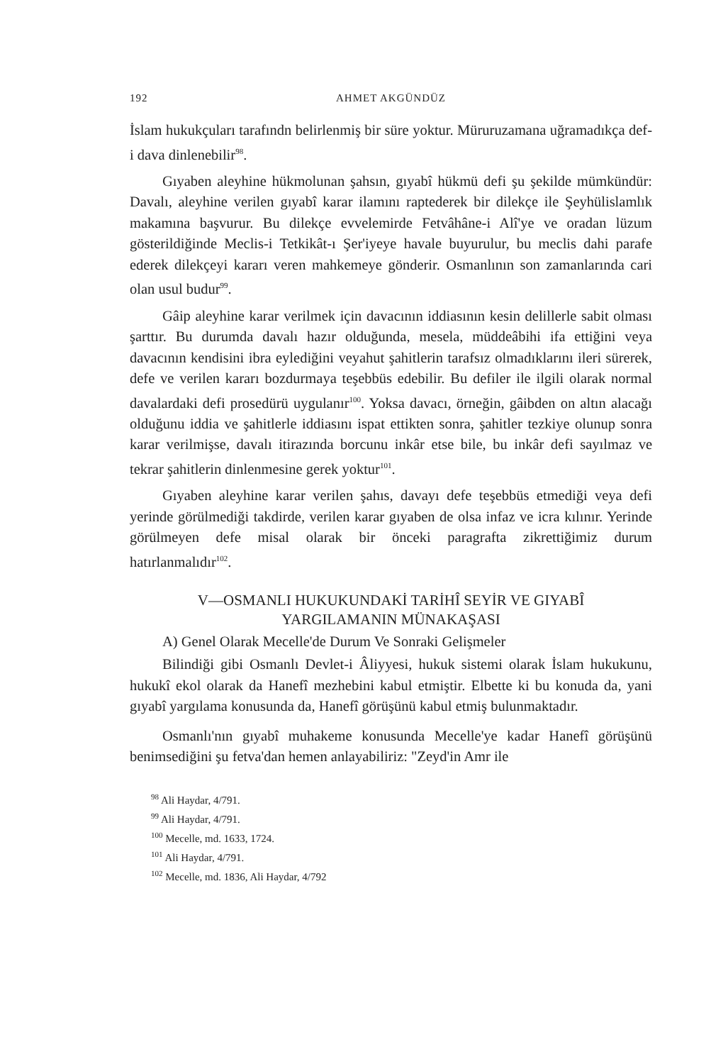192 AHMET AKGÜNDÜZ
İslam hukukçuları tarafındn belirlenmiş bir süre yoktur. Müruruzamana uğramadıkça def-i dava dinlenebilir<sup>98</sup>.
Gıyaben aleyhine hükmolunan şahsın, gıyabî hükmü defi şu şekilde mümkündür: Davalı, aleyhine verilen gıyabî karar ilamını raptederek bir dilekçe ile Şeyhülislamlık makamına başvurur. Bu dilekçe evvelemirde Fetvâhâne-i Alî'ye ve oradan lüzum gösterildiğinde Meclis-i Tetkikât-ı Şer'iyeye havale buyurulur, bu meclis dahi parafe ederek dilekçeyi kararı veren mahkemeye gönderir. Osmanlının son zamanlarında cari olan usul budur<sup>99</sup>.
Gâip aleyhine karar verilmek için davacının iddiasının kesin delillerle sabit olması şarttır. Bu durumda davalı hazır olduğunda, mesela, müddeâbihi ifa ettiğini veya davacının kendisini ibra eylediğini veyahut şahitlerin tarafsız olmadıklarını ileri sürerek, defe ve verilen kararı bozdurmaya teşebbüs edebilir. Bu defiler ile ilgili olarak normal davalardaki defi prosedürü uygulanır<sup>100</sup>. Yoksa davacı, örneğin, gâibden on altın alacağı olduğunu iddia ve şahitlerle iddiasını ispat ettikten sonra, şahitler tezkiye olunup sonra karar verilmişse, davalı itirazında borcunu inkâr etse bile, bu inkâr defi sayılmaz ve tekrar şahitlerin dinlenmesine gerek yoktur<sup>101</sup>.
Gıyaben aleyhine karar verilen şahıs, davayı defe teşebbüs etmediği veya defi yerinde görülmediği takdirde, verilen karar gıyaben de olsa infaz ve icra kılınır. Yerinde görülmeyen defe misal olarak bir önceki paragrafta zikrettiğimiz durum hatırlanmalıdır<sup>102</sup>.
V—OSMANLI HUKUKUNDAKİ TARİHÎ SEYİR VE GIYABÎ
YARGILAMANIN MÜNAKAŞASI
A) Genel Olarak Mecelle'de Durum Ve Sonraki Gelişmeler
Bilindiği gibi Osmanlı Devlet-i Âliyyesi, hukuk sistemi olarak İslam hukukunu, hukukî ekol olarak da Hanefî mezhebini kabul etmiştir. Elbette ki bu konuda da, yani gıyabî yargılama konusunda da, Hanefî görüşünü kabul etmiş bulunmaktadır.
Osmanlı'nın gıyabî muhakeme konusunda Mecelle'ye kadar Hanefî görüşünü benimsediğini şu fetva'dan hemen anlayabiliriz: "Zeyd'in Amr ile
<sup>98</sup> Ali Haydar, 4/791.
<sup>99</sup> Ali Haydar, 4/791.
<sup>100</sup> Mecelle, md. 1633, 1724.
<sup>101</sup> Ali Haydar, 4/791.
<sup>102</sup> Mecelle, md. 1836, Ali Haydar, 4/792